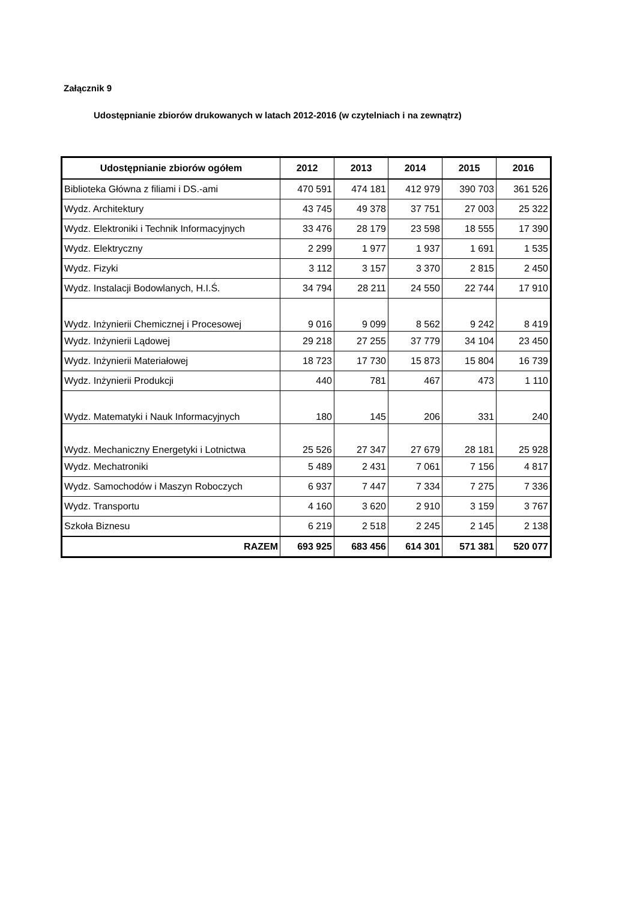Załącznik 9
Udostępnianie zbiorów drukowanych w latach 2012-2016 (w czytelniach i na zewnątrz)
| Udostępnianie zbiorów ogółem | 2012 | 2013 | 2014 | 2015 | 2016 |
| --- | --- | --- | --- | --- | --- |
| Biblioteka Główna z filiami i DS.-ami | 470 591 | 474 181 | 412 979 | 390 703 | 361 526 |
| Wydz. Architektury | 43 745 | 49 378 | 37 751 | 27 003 | 25 322 |
| Wydz. Elektroniki i Technik Informacyjnych | 33 476 | 28 179 | 23 598 | 18 555 | 17 390 |
| Wydz. Elektryczny | 2 299 | 1 977 | 1 937 | 1 691 | 1 535 |
| Wydz. Fizyki | 3 112 | 3 157 | 3 370 | 2 815 | 2 450 |
| Wydz. Instalacji Bodowlanych, H.I.Ś. | 34 794 | 28 211 | 24 550 | 22 744 | 17 910 |
| Wydz. Inżynierii Chemicznej i Procesowej | 9 016 | 9 099 | 8 562 | 9 242 | 8 419 |
| Wydz. Inżynierii Lądowej | 29 218 | 27 255 | 37 779 | 34 104 | 23 450 |
| Wydz. Inżynierii Materiałowej | 18 723 | 17 730 | 15 873 | 15 804 | 16 739 |
| Wydz. Inżynierii Produkcji | 440 | 781 | 467 | 473 | 1 110 |
| Wydz. Matematyki i Nauk Informacyjnych | 180 | 145 | 206 | 331 | 240 |
| Wydz. Mechaniczny Energetyki i Lotnictwa | 25 526 | 27 347 | 27 679 | 28 181 | 25 928 |
| Wydz. Mechatroniki | 5 489 | 2 431 | 7 061 | 7 156 | 4 817 |
| Wydz. Samochodów i Maszyn Roboczych | 6 937 | 7 447 | 7 334 | 7 275 | 7 336 |
| Wydz. Transportu | 4 160 | 3 620 | 2 910 | 3 159 | 3 767 |
| Szkoła Biznesu | 6 219 | 2 518 | 2 245 | 2 145 | 2 138 |
| RAZEM | 693 925 | 683 456 | 614 301 | 571 381 | 520 077 |